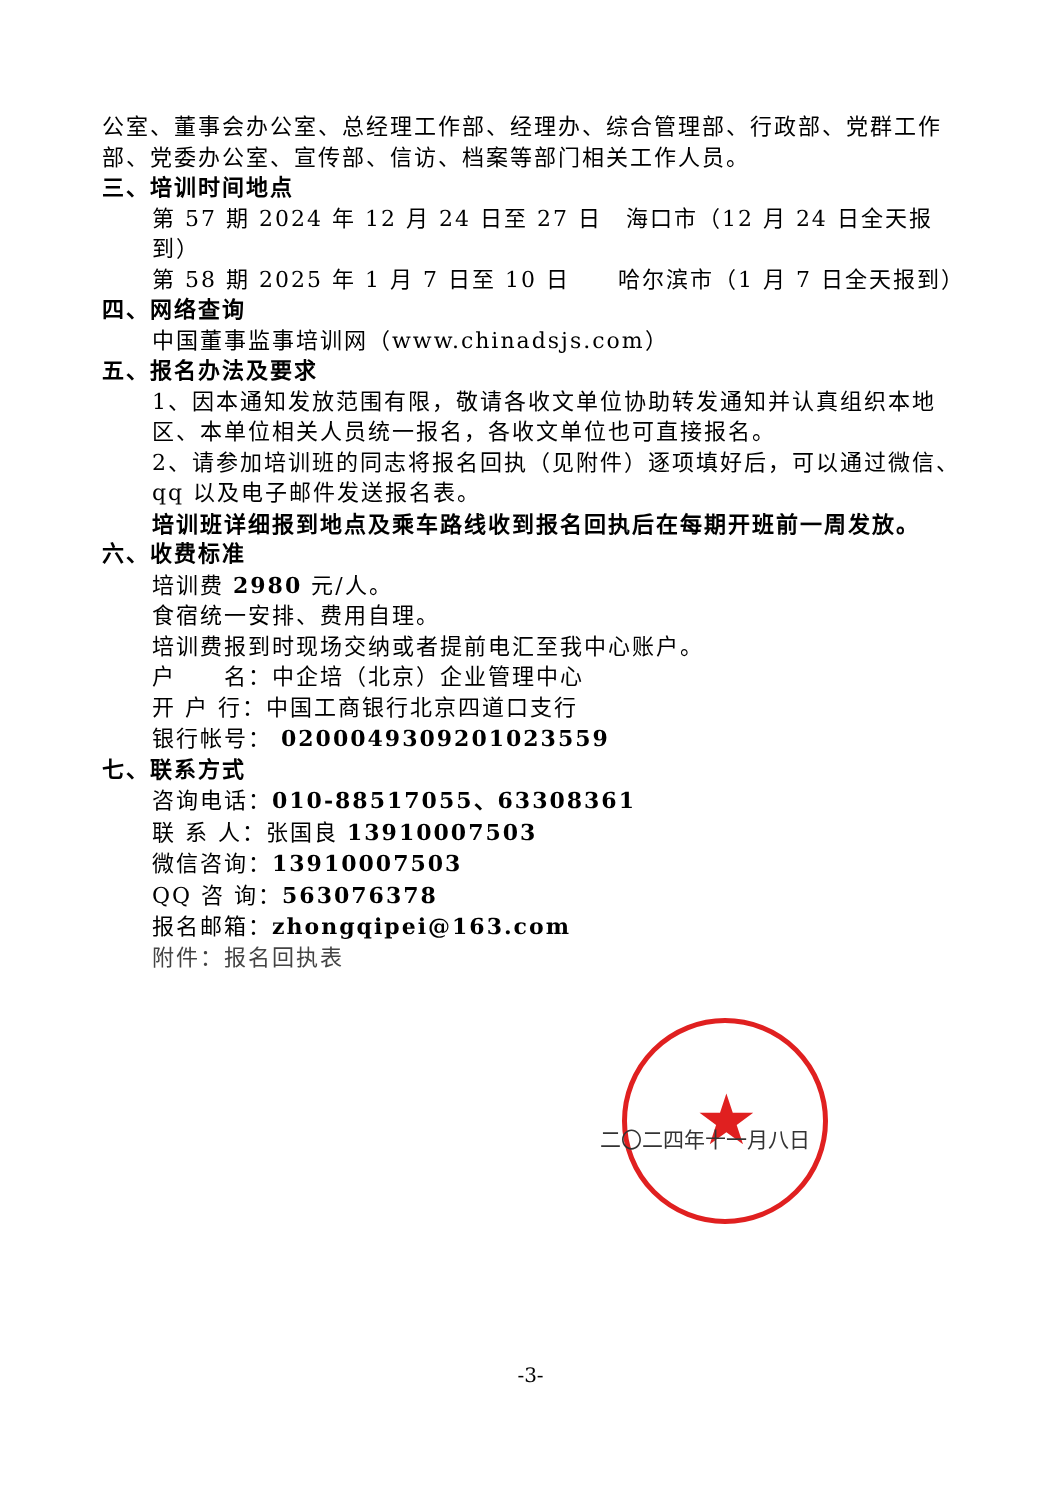公室、董事会办公室、总经理工作部、经理办、综合管理部、行政部、党群工作部、党委办公室、宣传部、信访、档案等部门相关工作人员。
三、培训时间地点
第 57 期 2024 年 12 月 24 日至 27 日　海口市（12 月 24 日全天报到）
第 58 期 2025 年 1 月 7 日至 10 日　　哈尔滨市（1 月 7 日全天报到）
四、网络查询
中国董事监事培训网（www.chinadsjs.com）
五、报名办法及要求
1、因本通知发放范围有限，敬请各收文单位协助转发通知并认真组织本地区、本单位相关人员统一报名，各收文单位也可直接报名。
2、请参加培训班的同志将报名回执（见附件）逐项填好后，可以通过微信、qq 以及电子邮件发送报名表。
培训班详细报到地点及乘车路线收到报名回执后在每期开班前一周发放。
六、收费标准
培训费 2980 元/人。
食宿统一安排、费用自理。
培训费报到时现场交纳或者提前电汇至我中心账户。
户　　名：中企培（北京）企业管理中心
开 户 行：中国工商银行北京四道口支行
银行帐号： 0200049309201023559
七、联系方式
咨询电话：010-88517055、63308361
联 系 人：张国良 13910007503
微信咨询：13910007503
QQ 咨 询：563076378
报名邮箱：zhongqipei@163.com
附件：报名回执表
★
二〇二四年十一月八日
-3-